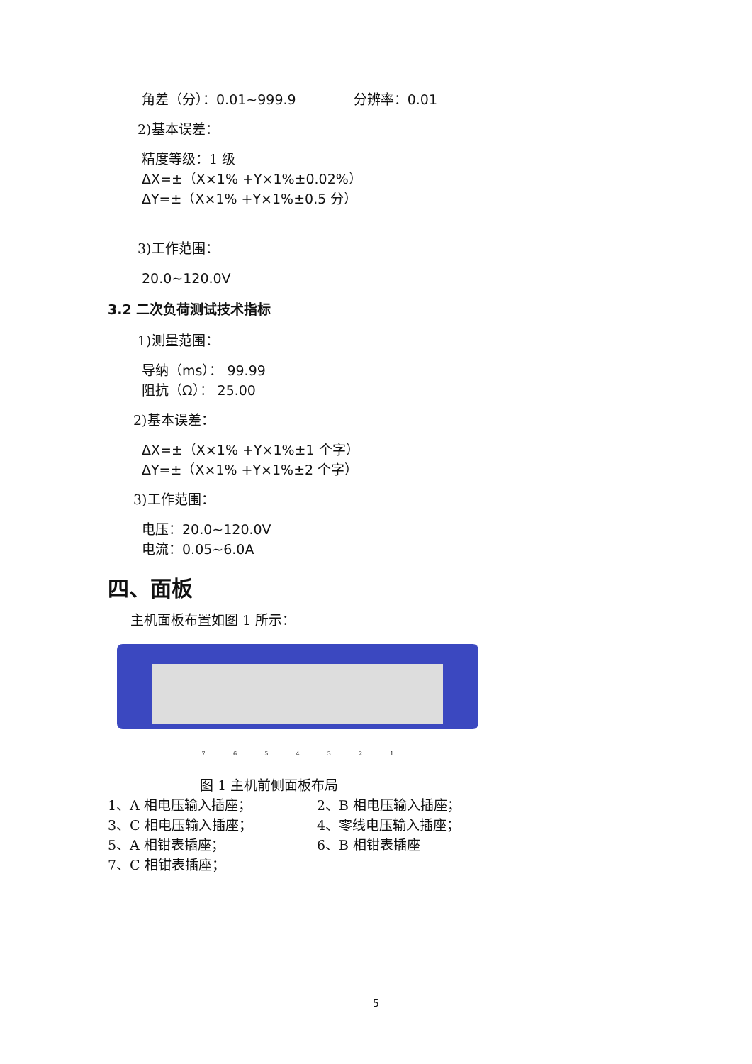角差（分）：0.01~999.9 分辨率：0.01
2)基本误差：
精度等级：1 级
ΔX=±（X×1% +Y×1%±0.02%）
ΔY=±（X×1% +Y×1%±0.5 分）
3)工作范围：
20.0~120.0V
3.2 二次负荷测试技术指标
1)测量范围：
导纳（ms）： 99.99
阻抗（Ω）： 25.00
2)基本误差：
ΔX=±（X×1% +Y×1%±1 个字）
ΔY=±（X×1% +Y×1%±2 个字）
3)工作范围：
电压：20.0~120.0V
电流：0.05~6.0A
四、面板
主机面板布置如图 1 所示：
7 6 5 4 3 2 1
图 1 主机前侧面板布局
1、A 相电压输入插座；
2、B 相电压输入插座；
3、C 相电压输入插座；
4、零线电压输入插座；
5、A 相钳表插座；
6、B 相钳表插座
7、C 相钳表插座；
5